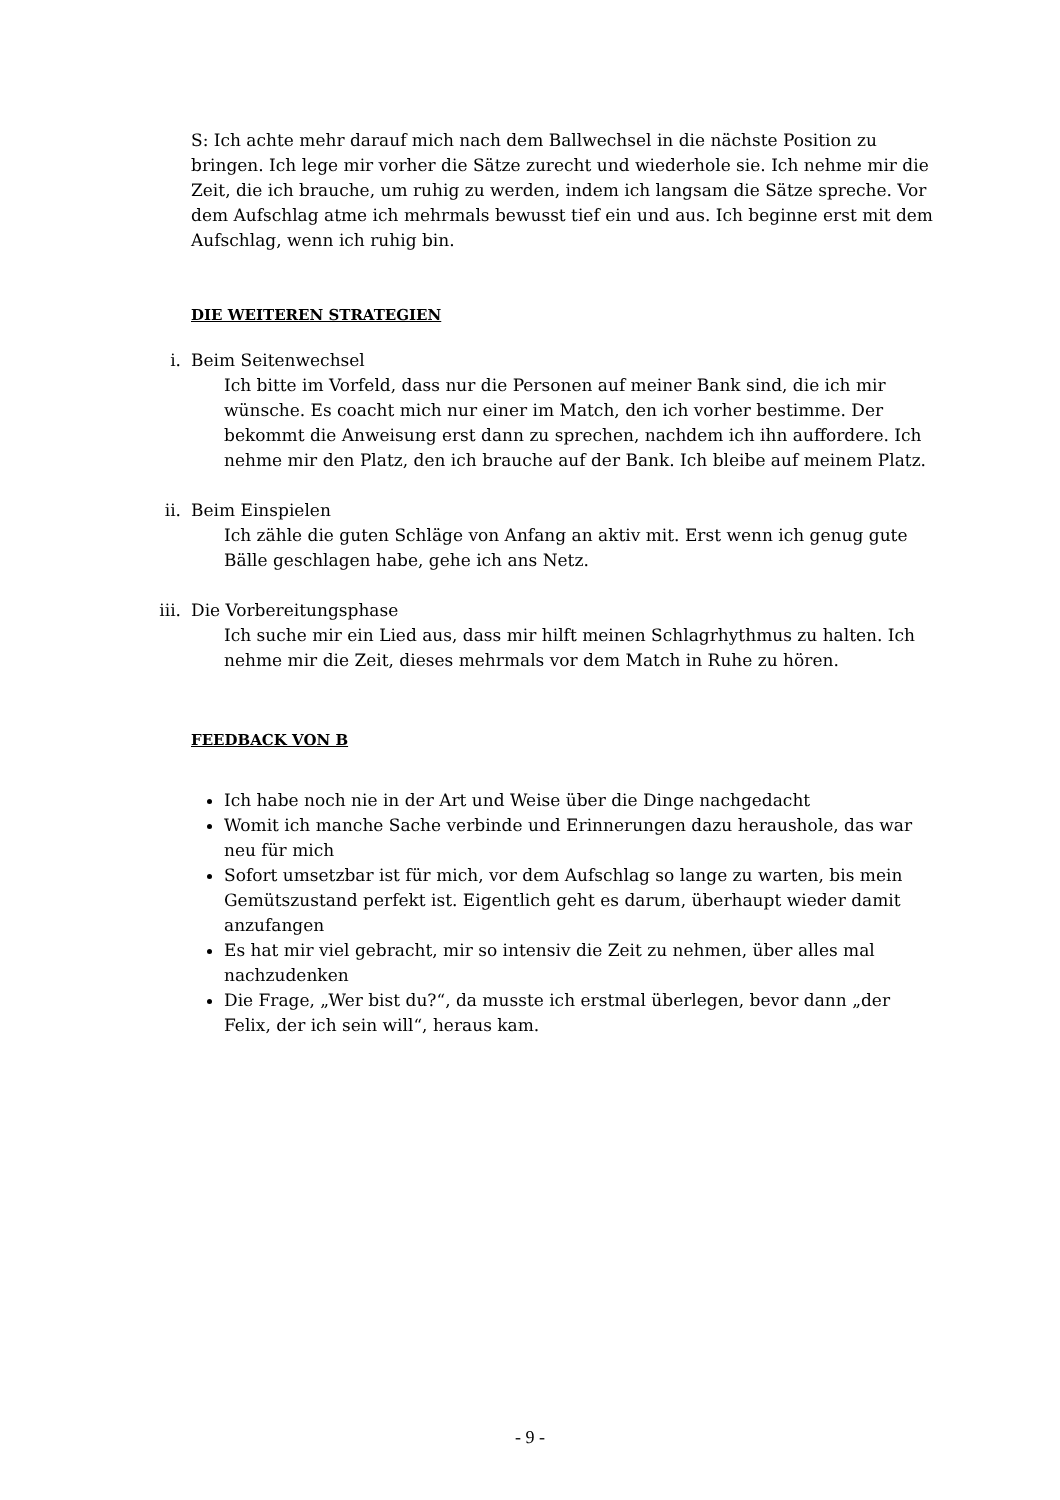S: Ich achte mehr darauf mich nach dem Ballwechsel in die nächste Position zu bringen. Ich lege mir vorher die Sätze zurecht und wiederhole sie. Ich nehme mir die Zeit, die ich brauche, um ruhig zu werden, indem ich langsam die Sätze spreche. Vor dem Aufschlag atme ich mehrmals bewusst tief ein und aus. Ich beginne erst mit dem Aufschlag, wenn ich ruhig bin.
DIE WEITEREN STRATEGIEN
i. Beim Seitenwechsel
Ich bitte im Vorfeld, dass nur die Personen auf meiner Bank sind, die ich mir wünsche. Es coacht mich nur einer im Match, den ich vorher bestimme. Der bekommt die Anweisung erst dann zu sprechen, nachdem ich ihn auffordere. Ich nehme mir den Platz, den ich brauche auf der Bank. Ich bleibe auf meinem Platz.
ii. Beim Einspielen
Ich zähle die guten Schläge von Anfang an aktiv mit. Erst wenn ich genug gute Bälle geschlagen habe, gehe ich ans Netz.
iii. Die Vorbereitungsphase
Ich suche mir ein Lied aus, dass mir hilft meinen Schlagrhythmus zu halten. Ich nehme mir die Zeit, dieses mehrmals vor dem Match in Ruhe zu hören.
FEEDBACK VON B
Ich habe noch nie in der Art und Weise über die Dinge nachgedacht
Womit ich manche Sache verbinde und Erinnerungen dazu heraushole, das war neu für mich
Sofort umsetzbar ist für mich, vor dem Aufschlag so lange zu warten, bis mein Gemütszustand perfekt ist. Eigentlich geht es darum, überhaupt wieder damit anzufangen
Es hat mir viel gebracht, mir so intensiv die Zeit zu nehmen, über alles mal nachzudenken
Die Frage, „Wer bist du?“, da musste ich erstmal überlegen, bevor dann „der Felix, der ich sein will“, heraus kam.
- 9 -